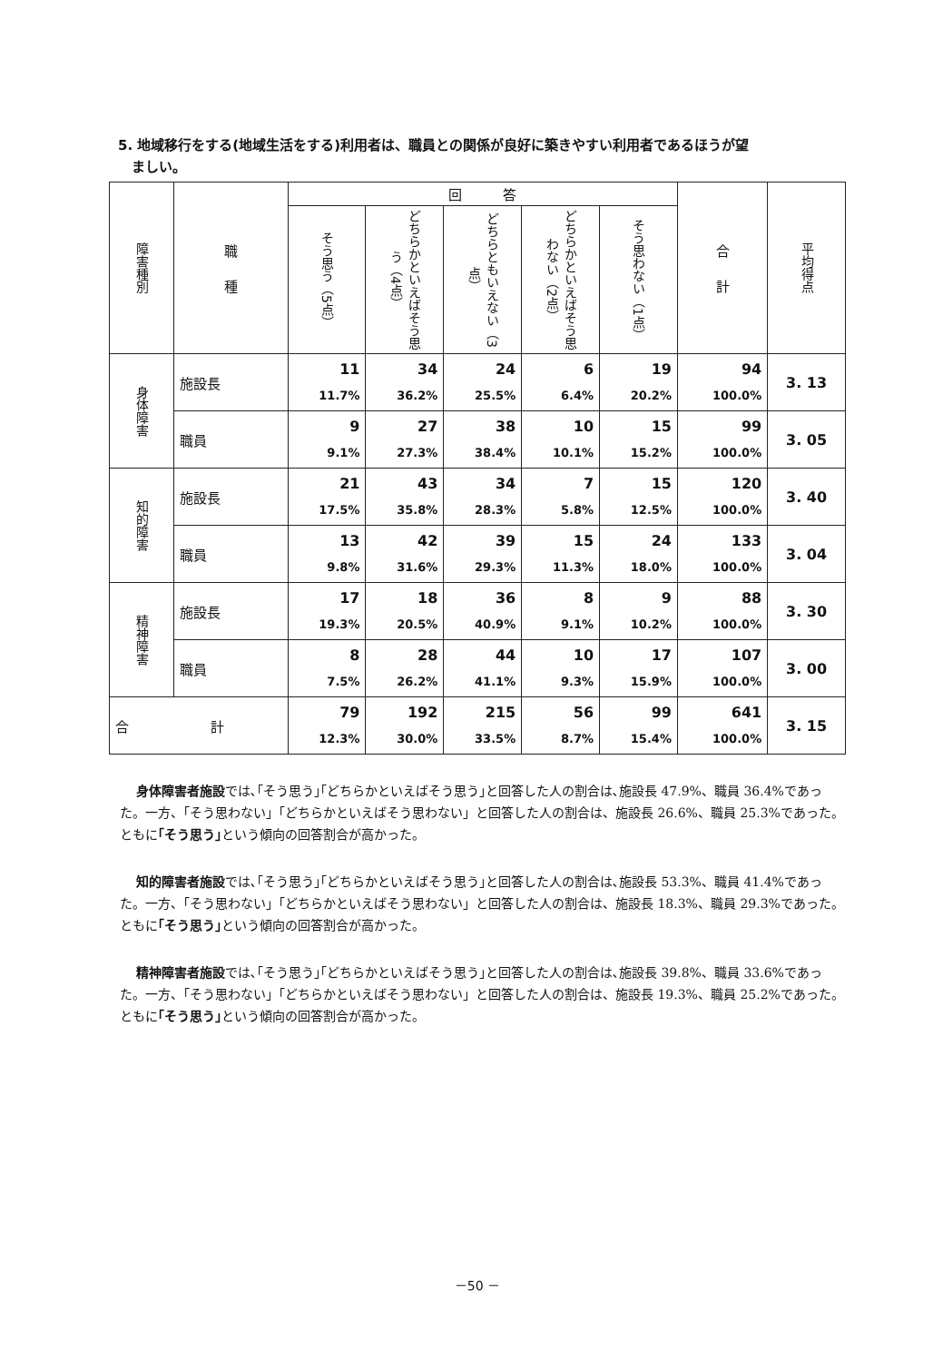5. 地域移行をする(地域生活をする)利用者は、職員との関係が良好に築きやすい利用者であるほうが望
　ましい。
| 障害種別 | 職 種 | 回 答 | | | | | 合 計 | 平均得点 |
| --- | --- | --- | --- | --- | --- | --- | --- | --- |
| | | そう思う（5点） | どちらかといえばそう思う（4点） | どちらともいえない（3点） | どちらかといえばそう思わない（2点） | そう思わない（1点） | | |
| 身体障害 | 施設長 | 11 11.7% | 34 36.2% | 24 25.5% | 6 6.4% | 19 20.2% | 94 100.0% | 3. 13 |
| | 職員 | 9 9.1% | 27 27.3% | 38 38.4% | 10 10.1% | 15 15.2% | 99 100.0% | 3. 05 |
| 知的障害 | 施設長 | 21 17.5% | 43 35.8% | 34 28.3% | 7 5.8% | 15 12.5% | 120 100.0% | 3. 40 |
| | 職員 | 13 9.8% | 42 31.6% | 39 29.3% | 15 11.3% | 24 18.0% | 133 100.0% | 3. 04 |
| 精神障害 | 施設長 | 17 19.3% | 18 20.5% | 36 40.9% | 8 9.1% | 9 10.2% | 88 100.0% | 3. 30 |
| | 職員 | 8 7.5% | 28 26.2% | 44 41.1% | 10 9.3% | 17 15.9% | 107 100.0% | 3. 00 |
| 合 計 | | 79 12.3% | 192 30.0% | 215 33.5% | 56 8.7% | 99 15.4% | 641 100.0% | 3. 15 |
身体障害者施設では､｢そう思う｣｢どちらかといえばそう思う｣と回答した人の割合は､施設長 47.9%、職員 36.4%であった。一方、「そう思わない」「どちらかといえばそう思わない」と回答した人の割合は、施設長 26.6%、職員 25.3%であった。ともに｢そう思う｣という傾向の回答割合が高かった。
知的障害者施設では､｢そう思う｣｢どちらかといえばそう思う｣と回答した人の割合は､施設長 53.3%、職員 41.4%であった。一方、「そう思わない」「どちらかといえばそう思わない」と回答した人の割合は、施設長 18.3%、職員 29.3%であった。ともに｢そう思う｣という傾向の回答割合が高かった。
精神障害者施設では､｢そう思う｣｢どちらかといえばそう思う｣と回答した人の割合は､施設長 39.8%、職員 33.6%であった。一方、「そう思わない」「どちらかといえばそう思わない」と回答した人の割合は、施設長 19.3%、職員 25.2%であった。ともに｢そう思う｣という傾向の回答割合が高かった。
－50 －